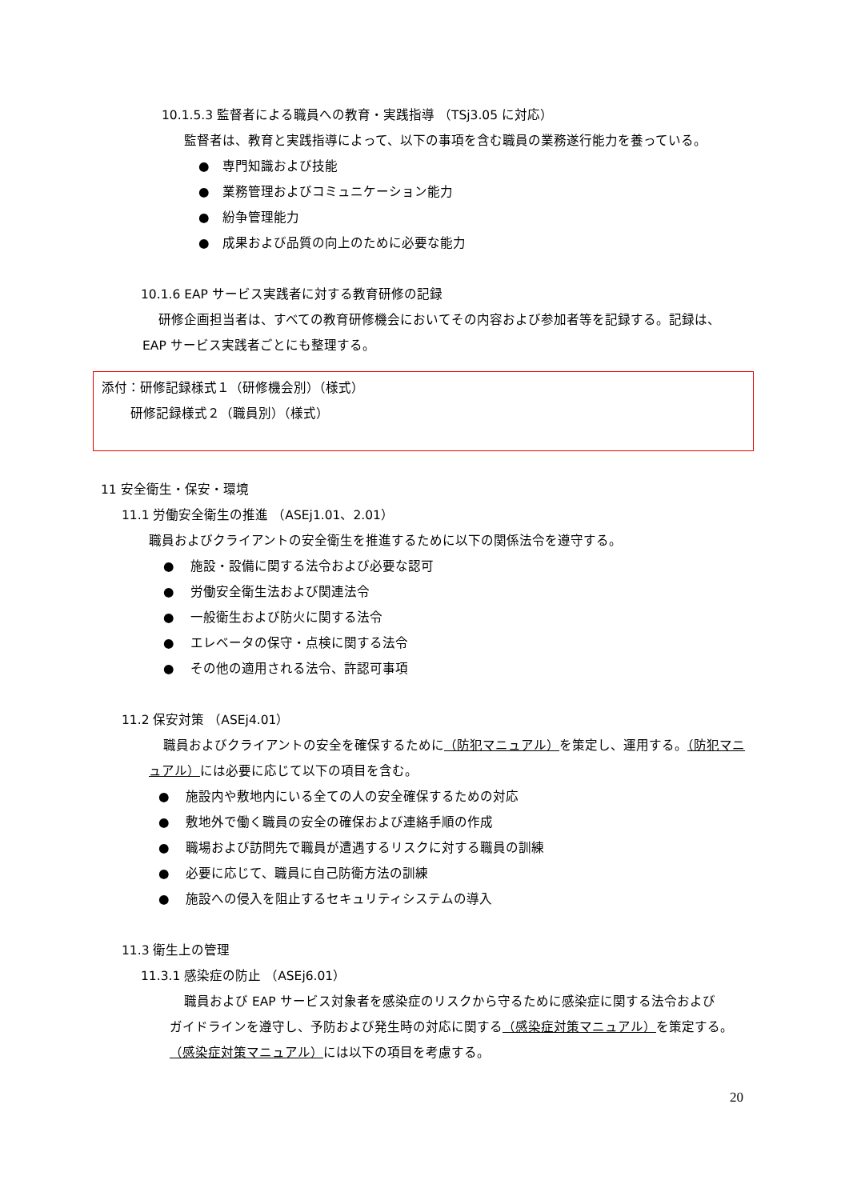10.1.5.3 監督者による職員への教育・実践指導 （TSj3.05 に対応）
監督者は、教育と実践指導によって、以下の事項を含む職員の業務遂行能力を養っている。
●　専門知識および技能
●　業務管理およびコミュニケーション能力
●　紛争管理能力
●　成果および品質の向上のために必要な能力
10.1.6 EAP サービス実践者に対する教育研修の記録
研修企画担当者は、すべての教育研修機会においてその内容および参加者等を記録する。記録は、
EAP サービス実践者ごとにも整理する。
添付：研修記録様式１（研修機会別）（様式）
研修記録様式２（職員別）（様式）
11 安全衛生・保安・環境
11.1 労働安全衛生の推進 （ASEj1.01、2.01）
職員およびクライアントの安全衛生を推進するために以下の関係法令を遵守する。
●　 施設・設備に関する法令および必要な認可
●　 労働安全衛生法および関連法令
●　 一般衛生および防火に関する法令
●　 エレベータの保守・点検に関する法令
●　 その他の適用される法令、許認可事項
11.2 保安対策 （ASEj4.01）
職員およびクライアントの安全を確保するために（防犯マニュアル）を策定し、運用する。（防犯マニ
ュアル）には必要に応じて以下の項目を含む。
●　 施設内や敷地内にいる全ての人の安全確保するための対応
●　 敷地外で働く職員の安全の確保および連絡手順の作成
●　 職場および訪問先で職員が遭遇するリスクに対する職員の訓練
●　 必要に応じて、職員に自己防衛方法の訓練
●　 施設への侵入を阻止するセキュリティシステムの導入
11.3 衛生上の管理
11.3.1 感染症の防止 （ASEj6.01）
職員および EAP サービス対象者を感染症のリスクから守るために感染症に関する法令および
ガイドラインを遵守し、予防および発生時の対応に関する（感染症対策マニュアル）を策定する。
（感染症対策マニュアル）には以下の項目を考慮する。
20